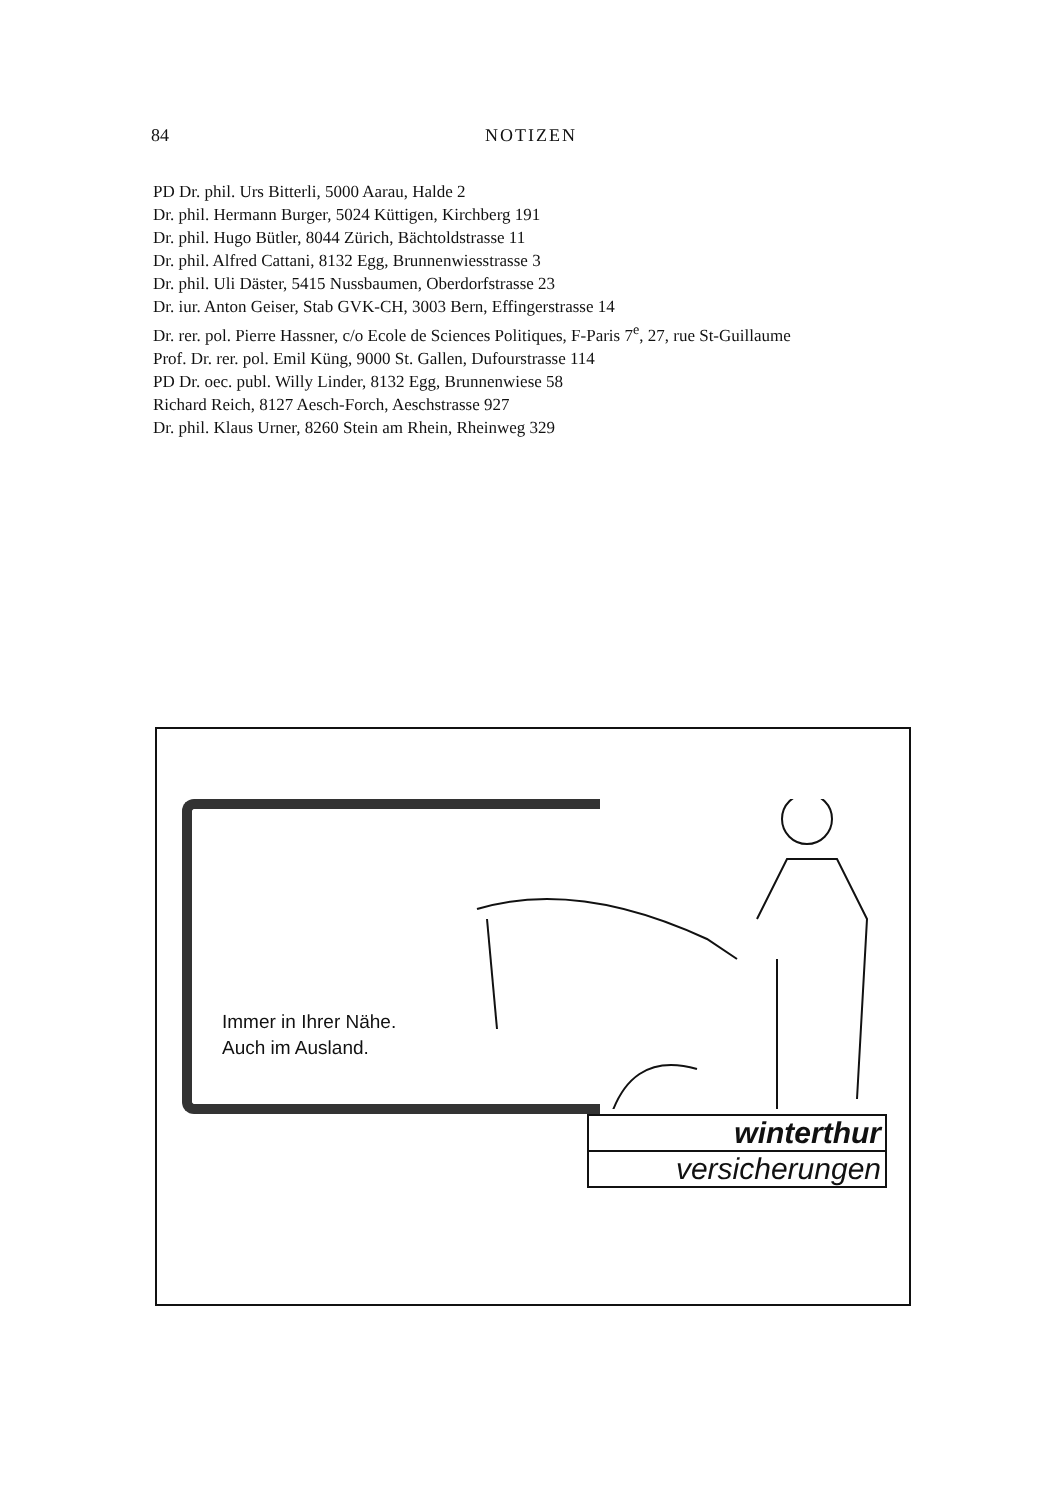84 NOTIZEN
PD Dr. phil. Urs Bitterli, 5000 Aarau, Halde 2
Dr. phil. Hermann Burger, 5024 Küttigen, Kirchberg 191
Dr. phil. Hugo Bütler, 8044 Zürich, Bächtoldstrasse 11
Dr. phil. Alfred Cattani, 8132 Egg, Brunnenwiesstrasse 3
Dr. phil. Uli Däster, 5415 Nussbaumen, Oberdorfstrasse 23
Dr. iur. Anton Geiser, Stab GVK-CH, 3003 Bern, Effingerstrasse 14
Dr. rer. pol. Pierre Hassner, c/o Ecole de Sciences Politiques, F-Paris 7<sup>e</sup>, 27, rue St-Guillaume
Prof. Dr. rer. pol. Emil Küng, 9000 St. Gallen, Dufourstrasse 114
PD Dr. oec. publ. Willy Linder, 8132 Egg, Brunnenwiese 58
Richard Reich, 8127 Aesch-Forch, Aeschstrasse 927
Dr. phil. Klaus Urner, 8260 Stein am Rhein, Rheinweg 329
Immer in Ihrer Nähe.
Auch im Ausland.
winterthur
versicherungen